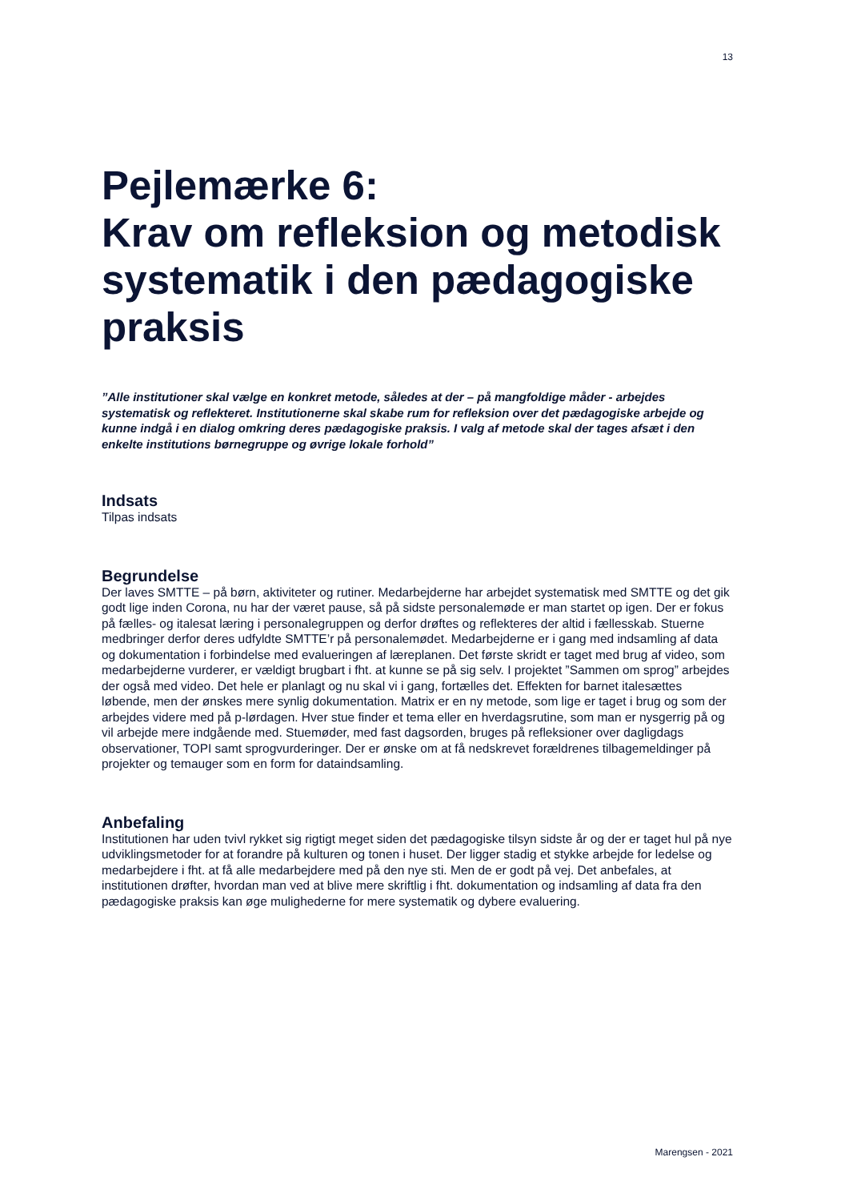13
Pejlemærke 6:
Krav om refleksion og metodisk systematik i den pædagogiske praksis
”Alle institutioner skal vælge en konkret metode, således at der – på mangfoldige måder - arbejdes systematisk og reflekteret. Institutionerne skal skabe rum for refleksion over det pædagogiske arbejde og kunne indgå i en dialog omkring deres pædagogiske praksis. I valg af metode skal der tages afsæt i den enkelte institutions børnegruppe og øvrige lokale forhold”
Indsats
Tilpas indsats
Begrundelse
Der laves SMTTE – på børn, aktiviteter og rutiner. Medarbejderne har arbejdet systematisk med SMTTE og det gik godt lige inden Corona, nu har der været pause, så på sidste personalemøde er man startet op igen. Der er fokus på fælles- og italesat læring i personalegruppen og derfor drøftes og reflekteres der altid i fællesskab. Stuerne medbringer derfor deres udfyldte SMTTE’r på personalemødet. Medarbejderne er i gang med indsamling af data og dokumentation i forbindelse med evalueringen af læreplanen. Det første skridt er taget med brug af video, som medarbejderne vurderer, er vældigt brugbart i fht. at kunne se på sig selv. I projektet ”Sammen om sprog” arbejdes der også med video. Det hele er planlagt og nu skal vi i gang, fortælles det. Effekten for barnet italesættes løbende, men der ønskes mere synlig dokumentation. Matrix er en ny metode, som lige er taget i brug og som der arbejdes videre med på p-lørdagen. Hver stue finder et tema eller en hverdagsrutine, som man er nysgerrig på og vil arbejde mere indgående med. Stuemøder, med fast dagsorden, bruges på refleksioner over dagligdags observationer, TOPI samt sprogvurderinger. Der er ønske om at få nedskrevet forældrenes tilbagemeldinger på projekter og temauger som en form for dataindsamling.
Anbefaling
Institutionen har uden tvivl rykket sig rigtigt meget siden det pædagogiske tilsyn sidste år og der er taget hul på nye udviklingsmetoder for at forandre på kulturen og tonen i huset. Der ligger stadig et stykke arbejde for ledelse og medarbejdere i fht. at få alle medarbejdere med på den nye sti. Men de er godt på vej. Det anbefales, at institutionen drøfter, hvordan man ved at blive mere skriftlig i fht. dokumentation og indsamling af data fra den pædagogiske praksis kan øge mulighederne for mere systematik og dybere evaluering.
Marengsen - 2021